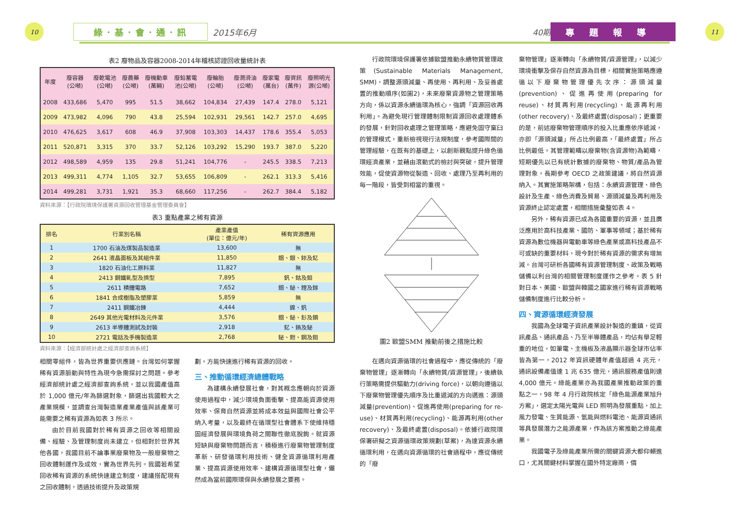10
綠．基．會．通．訊
2015年6月 40期
專題報導
11
表2 廢物品及容器2008-2014年稽核認證回收量統計表
| 年度 | 廢容器 (公噸) | 廢乾電池 (公噸) | 廢農藥 (公噸) | 廢機動車 (萬輛) | 廢鉛蓄電 池(公噸) | 廢輪胎 (公噸) | 廢潤滑油 (公噸) | 廢家電 (萬台) | 廢資訊 (萬件) | 廢照明光 源(公噸) |
| --- | --- | --- | --- | --- | --- | --- | --- | --- | --- | --- |
| 2008 | 433,686 | 5,470 | 995 | 51.5 | 38,662 | 104,834 | 27,439 | 147.4 | 278.0 | 5,121 |
| 2009 | 473,982 | 4,096 | 790 | 43.8 | 25,594 | 102,931 | 29,561 | 142.7 | 257.0 | 4,695 |
| 2010 | 476,625 | 3,617 | 608 | 46.9 | 37,908 | 103,303 | 14,437 | 178.6 | 355.4 | 5,053 |
| 2011 | 520,871 | 3,315 | 370 | 33.7 | 52,126 | 103,292 | 15,290 | 193.7 | 387.0 | 5,220 |
| 2012 | 498,589 | 4,959 | 135 | 29.8 | 51,241 | 104,776 | - | 245.5 | 338.5 | 7,213 |
| 2013 | 499,311 | 4,774 | 1,105 | 32.7 | 53,655 | 106,809 | - | 262.1 | 313.3 | 5,416 |
| 2014 | 499,281 | 3,731 | 1,921 | 35.3 | 68,660 | 117,256 | - | 262.7 | 384.4 | 5,182 |
資料來源：【行政院環境保護署資源回收管理基金管理委員會】
表3 重點產業之稀有資源
| 排名 | 行業別名稱 | 產業產值 (單位：億元/年) | 稀有資源應用 |
| --- | --- | --- | --- |
| 1 | 1700 石油及煤製品製造業 | 13,600 | 無 |
| 2 | 2641 液晶面板及其組件業 | 11,850 | 銦、銀、銥及釔 |
| 3 | 1820 石油化工原料業 | 11,827 | 無 |
| 4 | 2413 鋼鐵軋型及擠型 | 7,895 | 釩、鈷及鉬 |
| 5 | 2611 積體電路 | 7,652 | 銦、鉍、鋰及鎵 |
| 6 | 1841 合成樹脂及塑膠業 | 5,859 | 無 |
| 7 | 2411 鋼鐵冶鍊 | 4,444 | 鎳、釩 |
| 8 | 2649 其他光電材料及元件業 | 3,576 | 銦、鉍、釤及鏑 |
| 9 | 2613 半導體測試及封裝 | 2,918 | 釔、銪及鉍 |
| 10 | 2721 電話及手機製造業 | 2,768 | 鉍、鉭、鋼及鉬 |
資料來源：【經濟部統計處之經濟部查詢系統】
相關零組件，皆為世界重要供應鏈。台灣如何掌握稀有資源脈動與特性為現今急需探討之問題。參考經濟部統計處之經濟部查詢系統，並以我國產值高於 1,000 億元/年為篩選對象，篩選出我國較大之產業規模，並調查台灣製造業產業產值與該產業可能需要之稀有資源為如表 3 所示。
由於目前我國對於稀有資源之回收等相關設備、經驗、及管理制度尚未建立，但相對於世界其他各國，我國目前不論事業廢棄物及一般廢棄物之回收體制運作及成效，實為世界先列。我國若希望回收稀有資源的系統快速建立制度，建議搭配現有之回收體制，透過技術提升及政策規
劃，方能快速進行稀有資源的回收。
三、推動循環經濟總體戰略
為建構永續發展社會，對其概念應朝向於資源使用過程中，減少環境負面衝擊、提高能資源使用效率、保育自然資源並將成本效益與國際社會公平納入考量，以及最終在循環型社會體系下使維持穩固經濟發展與環境負荷之關聯性徹底脫鉤。就資源短缺與廢棄物問題而言，積極進行廢棄物管理制度革新、研發循環利用技術、健全資源循環利用產業、提高資源使用效率、建構資源循環型社會，儼然成為當前國際環保與永續發展之要務。
行政院環境保護署依據歐盟推動永續物質管理政策(Sustainable Materials Management, SMM)，調整源頭減量、再使用、再利用、及妥善處置的推動順序(如圖2)，未來廢棄資源物之管理策略方向，係以資源永續循環為核心，強調「資源回收再利用」。為避免現行管理體制限制資源回收處理體系的發展，針對回收處理之管理策略，應避免固守窠臼的管理模式，重新檢視現行法規制度，參考國際間的管理經驗，在既有的基礎上，以創新觀點提升綠色循環經濟產業，並藉由滾動式的檢討與突破，提升管理效能，促使資源物從製造、回收、處理乃至再利用的每一階段，皆受到相當的重視。
圖2 歐盟SMM 推動前後之措施比較
在邁向資源循環的社會過程中，應從傳統的「廢棄物管理」逐漸轉向「永續物質/資源管理」，後續執行策略需提供驅動力(driving force)，以朝向遵循以下廢棄物管理優先順序及比重遞減的方向邁進：源頭減量(prevention)、促進再使用(preparing for re-use)、材質再利用(recycling)、能源再利用(other recovery)、及最終處置(disposal)。依據行政院環保署研擬之資源循環政策規劃(草案)，為達資源永續循環利用，在邁向資源循環的社會過程中，應從傳統的「廢
棄物管理」逐漸轉向「永續物質/資源管理」，以減少環境衝擊及保存自然資源為目標，相關實施策略應遵循以下廢棄物管理優先次序：源頭減量(prevention)、促進再使用(preparing for reuse)、材質再利用(recycling)、能源再利用(other recovery)、及最終處置(disposal)；更重要的是，前述廢棄物管理順序的投入比重應依序遞減，亦即「源頭減量」所占比例最高，「最終處置」所占比例最低。其管理範疇以廢棄物(含資源物)為範疇，短期優先以已有統計數據的廢棄物、物質/產品為管理對象，長期參考 OECD 之政策建議，將自然資源納入。其實施策略架構，包括：永續資源管理、綠色設計及生產、綠色消費及貿易、源頭減量及再利用及資源終止認定處置，相關措施彙整如表 4。
另外，稀有資源已成為各國重要的資源，並且廣泛應用於高科技產業、國防、軍事等領域；基於稀有資源為數位機器與電動車等綠色產業或高科技產品不可或缺的重要材料，現今對於稀有資源的需求有增無減。台灣可研析各國稀有資源管理制度、政策及戰略儲備以利台灣的相關管理制度運作之參考。表 5 針對日本、美國、歐盟與韓國之國家進行稀有資源戰略儲備制度進行比較分析。
四、資源循環經濟發展
我國為全球電子資訊產業設計製造的重鎮，從資訊產品、通訊產品、乃至半導體產品，均佔有舉足輕重的地位，如筆電、主機板及液晶顯示器全球市佔率皆為第一，2012 年資訊硬體年產值超過 4 兆元，通訊設備產值達 1 兆 635 億元，通訊服務產值則達 4,000 億元。綠能產業亦為我國產業推動政策的重點之一，98 年 4 月行政院核定「綠色能源產業旭升方案」，選定太陽光電與 LED 照明為發展重點，加上風力發電、生質能源、氫能與燃料電池、能源資通訊等具發展潛力之能源產業，作為該方案推動之綠能產業。
我國電子及綠能產業所需的關鍵資源大都仰賴進口，尤其關鍵材料掌握在國外特定廠商，價